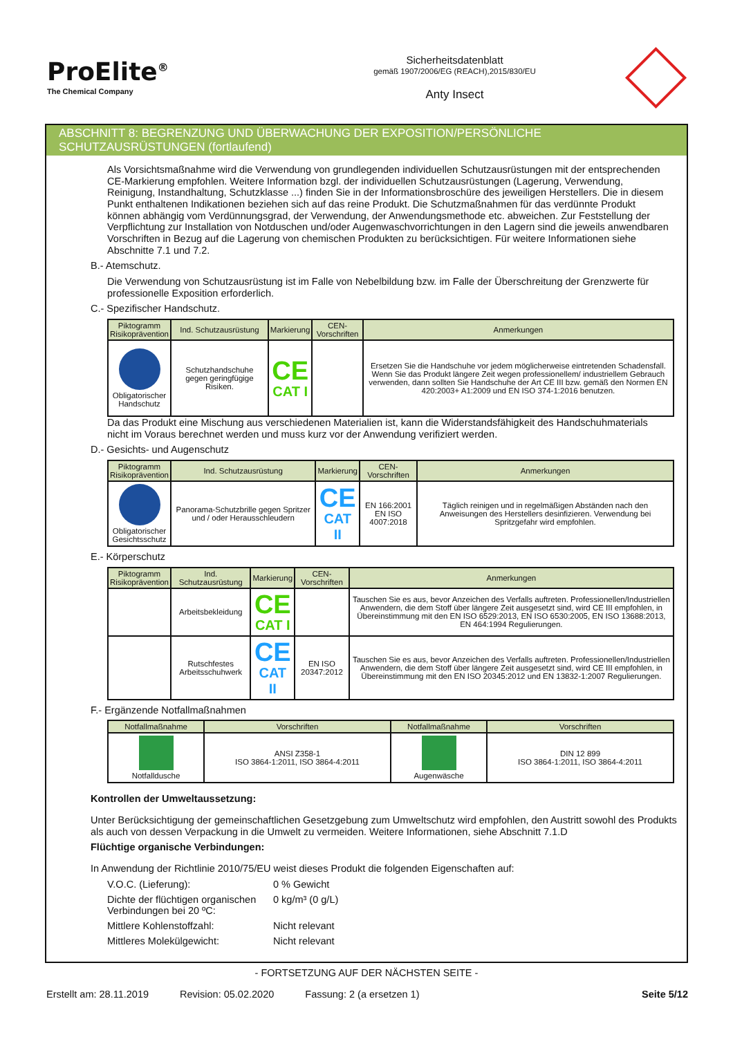ProElite<sup>®</sup>
The Chemical Company
Sicherheitsdatenblatt
gemäß 1907/2006/EG (REACH),2015/830/EU
Anty Insect
ABSCHNITT 8: BEGRENZUNG UND ÜBERWACHUNG DER EXPOSITION/PERSÖNLICHE SCHUTZAUSRÜSTUNGEN (fortlaufend)
Als Vorsichtsmaßnahme wird die Verwendung von grundlegenden individuellen Schutzausrüstungen mit der entsprechenden CE-Markierung empfohlen. Weitere Information bzgl. der individuellen Schutzausrüstungen (Lagerung, Verwendung, Reinigung, Instandhaltung, Schutzklasse ...) finden Sie in der Informationsbroschüre des jeweiligen Herstellers. Die in diesem Punkt enthaltenen Indikationen beziehen sich auf das reine Produkt. Die Schutzmaßnahmen für das verdünnte Produkt können abhängig vom Verdünnungsgrad, der Verwendung, der Anwendungsmethode etc. abweichen. Zur Feststellung der Verpflichtung zur Installation von Notduschen und/oder Augenwaschvorrichtungen in den Lagern sind die jeweils anwendbaren Vorschriften in Bezug auf die Lagerung von chemischen Produkten zu berücksichtigen. Für weitere Informationen siehe Abschnitte 7.1 und 7.2.
B.- Atemschutz.
Die Verwendung von Schutzausrüstung ist im Falle von Nebelbildung bzw. im Falle der Überschreitung der Grenzwerte für professionelle Exposition erforderlich.
C.- Spezifischer Handschutz.
| Piktogramm Risikoprävention | Ind. Schutzausrüstung | Markierung | CEN-Vorschriften | Anmerkungen |
| --- | --- | --- | --- | --- |
| Obligatorischer Handschutz | Schutzhandschuhe gegen geringfügige Risiken. | CE CAT I | | Ersetzen Sie die Handschuhe vor jedem möglicherweise eintretenden Schadensfall. Wenn Sie das Produkt längere Zeit wegen professionellem/ industriellem Gebrauch verwenden, dann sollten Sie Handschuhe der Art CE III bzw. gemäß den Normen EN 420:2003+ A1:2009 und EN ISO 374-1:2016 benutzen. |
Da das Produkt eine Mischung aus verschiedenen Materialien ist, kann die Widerstandsfähigkeit des Handschuhmaterials nicht im Voraus berechnet werden und muss kurz vor der Anwendung verifiziert werden.
D.- Gesichts- und Augenschutz
| Piktogramm Risikoprävention | Ind. Schutzausrüstung | Markierung | CEN-Vorschriften | Anmerkungen |
| --- | --- | --- | --- | --- |
| Obligatorischer Gesichtsschutz | Panorama-Schutzbrille gegen Spritzer und / oder Herausschleudern | CE CAT II | EN 166:2001 EN ISO 4007:2018 | Täglich reinigen und in regelmäßigen Abständen nach den Anweisungen des Herstellers desinfizieren. Verwendung bei Spritzgefahr wird empfohlen. |
E.- Körperschutz
| Piktogramm Risikoprävention | Ind. Schutzausrüstung | Markierung | CEN-Vorschriften | Anmerkungen |
| --- | --- | --- | --- | --- |
| | Arbeitsbekleidung | CE CAT I | | Tauschen Sie es aus, bevor Anzeichen des Verfalls auftreten. Professionellen/Industriellen Anwendern, die dem Stoff über längere Zeit ausgesetzt sind, wird CE III empfohlen, in Übereinstimmung mit den EN ISO 6529:2013, EN ISO 6530:2005, EN ISO 13688:2013, EN 464:1994 Regulierungen. |
| | Rutschfestes Arbeitsschuhwerk | CE CAT II | EN ISO 20347:2012 | Tauschen Sie es aus, bevor Anzeichen des Verfalls auftreten. Professionellen/Industriellen Anwendern, die dem Stoff über längere Zeit ausgesetzt sind, wird CE III empfohlen, in Übereinstimmung mit den EN ISO 20345:2012 und EN 13832-1:2007 Regulierungen. |
F.- Ergänzende Notfallmaßnahmen
| Notfallmaßnahme | Vorschriften | Notfallmaßnahme | Vorschriften |
| --- | --- | --- | --- |
| Notfalldusche | ANSI Z358-1 ISO 3864-1:2011, ISO 3864-4:2011 | Augenwäsche | DIN 12 899 ISO 3864-1:2011, ISO 3864-4:2011 |
Kontrollen der Umweltaussetzung:
Unter Berücksichtigung der gemeinschaftlichen Gesetzgebung zum Umweltschutz wird empfohlen, den Austritt sowohl des Produkts als auch von dessen Verpackung in die Umwelt zu vermeiden. Weitere Informationen, siehe Abschnitt 7.1.D
Flüchtige organische Verbindungen:
In Anwendung der Richtlinie 2010/75/EU weist dieses Produkt die folgenden Eigenschaften auf:
V.O.C. (Lieferung): 0 % Gewicht
Dichte der flüchtigen organischen Verbindungen bei 20 ºC: 0 kg/m³ (0 g/L)
Mittlere Kohlenstoffzahl: Nicht relevant
Mittleres Molekülgewicht: Nicht relevant
- FORTSETZUNG AUF DER NÄCHSTEN SEITE -
Erstellt am: 28.11.2019 Revision: 05.02.2020 Fassung: 2 (a ersetzen 1) Seite 5/12